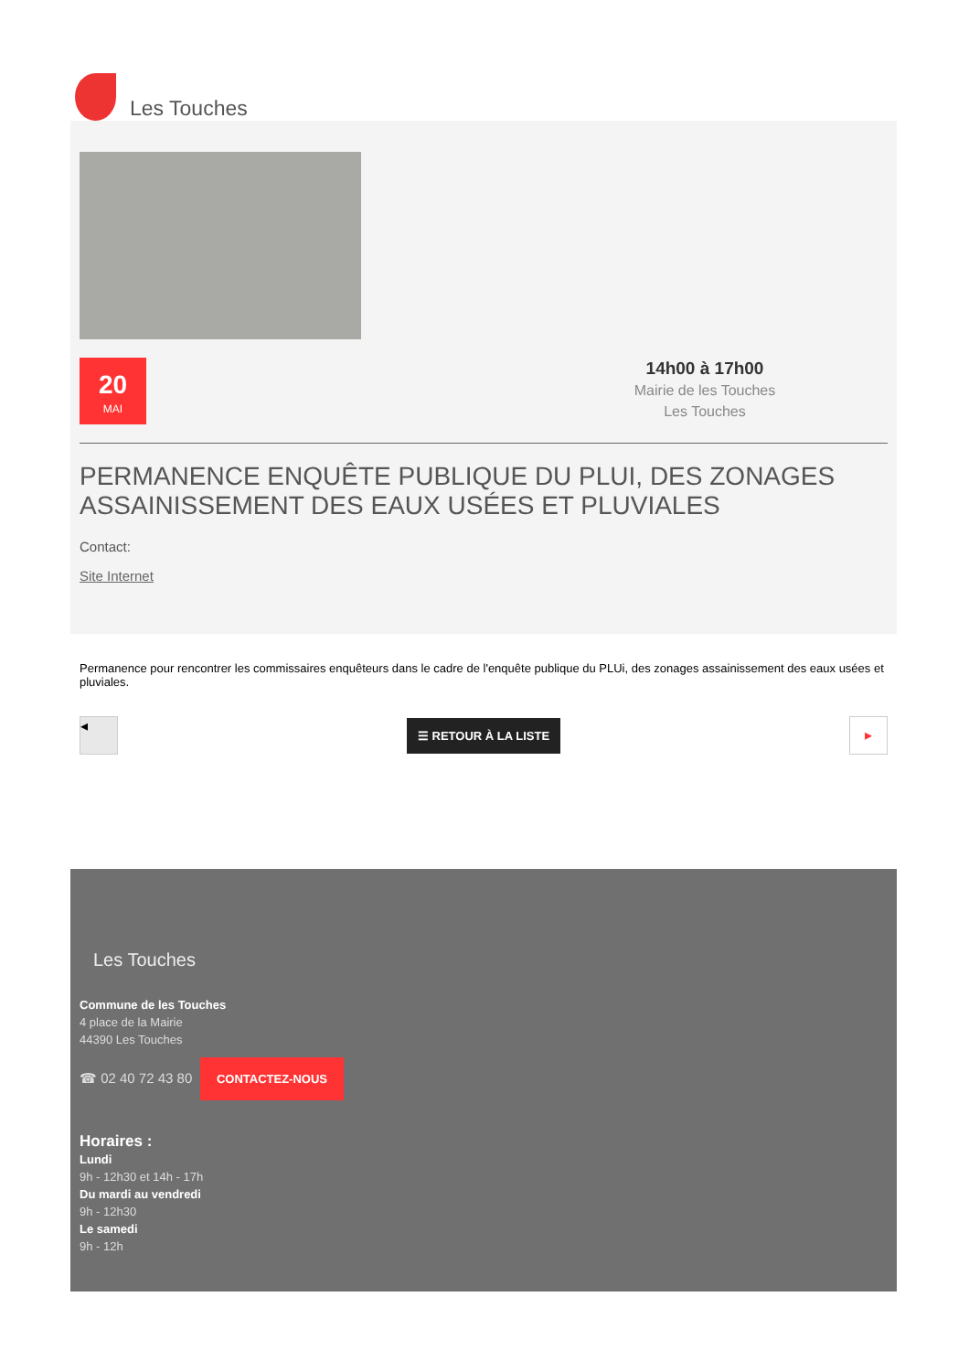Les Touches
20
MAI
14h00 à 17h00
Mairie de les Touches
Les Touches
PERMANENCE ENQUÊTE PUBLIQUE DU PLUI, DES ZONAGES ASSAINISSEMENT DES EAUX USÉES ET PLUVIALES
Contact:
Site Internet
Permanence pour rencontrer les commissaires enquêteurs dans le cadre de l'enquête publique du PLUi, des zonages assainissement des eaux usées et pluviales.
◂
☰ RETOUR À LA LISTE
▸
Les Touches
Commune de les Touches
4 place de la Mairie
44390 Les Touches
☎ 02 40 72 43 80 CONTACTEZ-NOUS
Horaires :
Lundi
9h - 12h30 et 14h - 17h
Du mardi au vendredi
9h - 12h30
Le samedi
9h - 12h